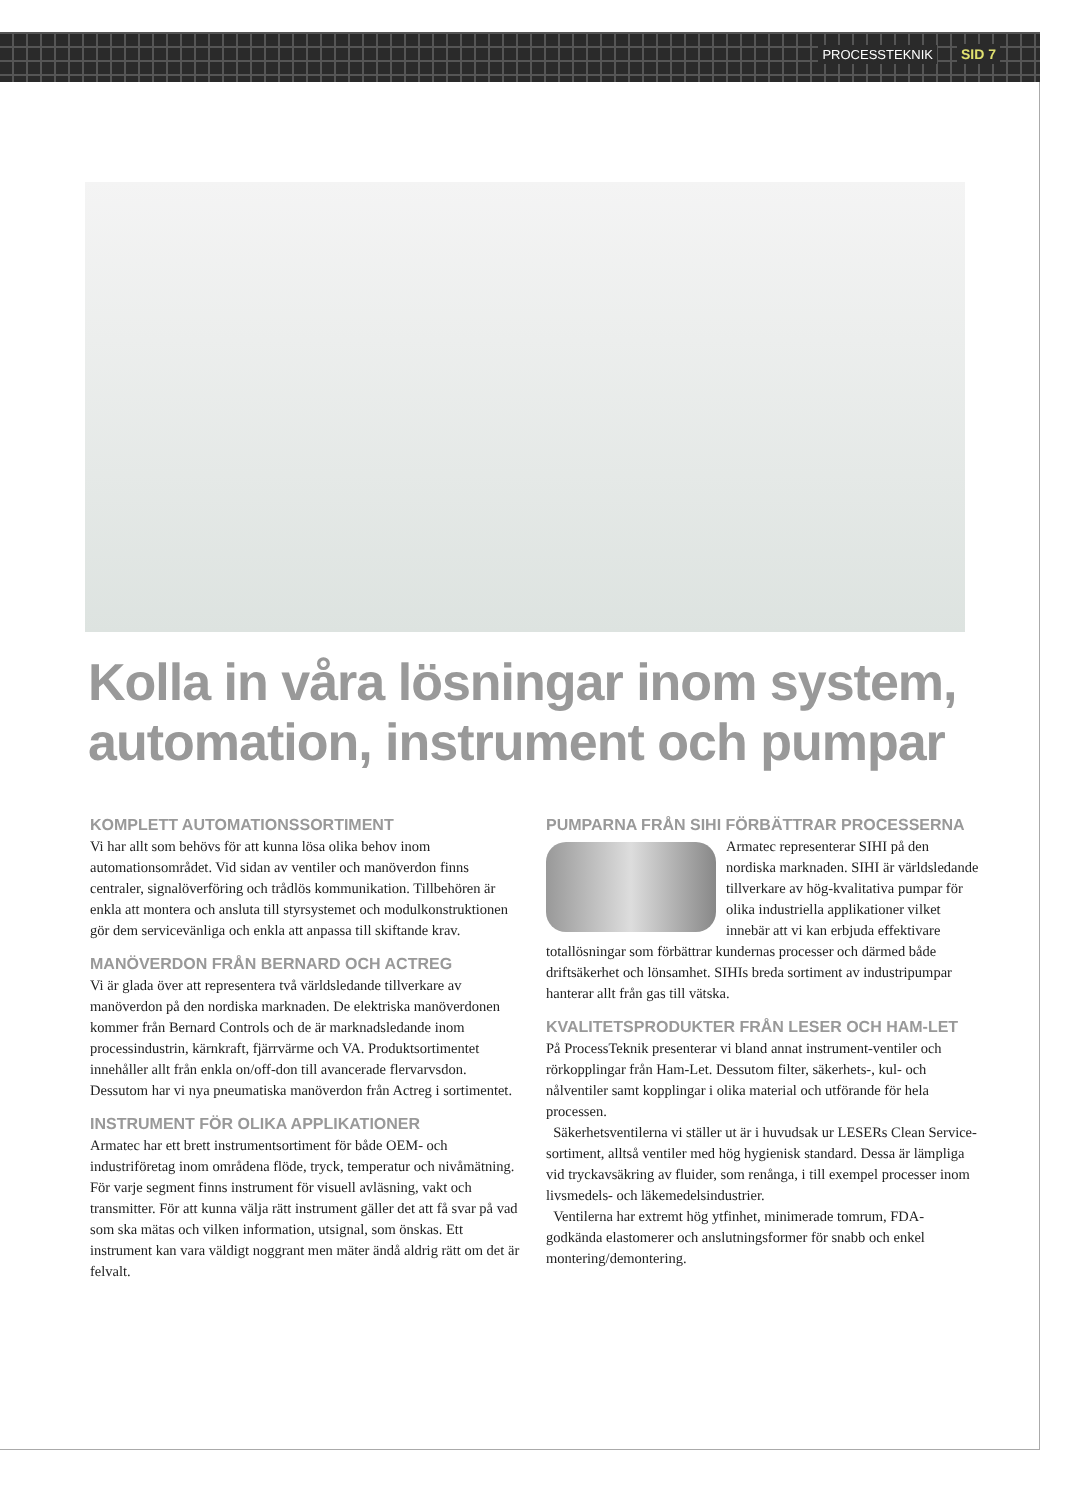PROCESSTEKNIK SID 7
Kolla in våra lösningar inom system, automation, instrument och pumpar
KOMPLETT AUTOMATIONSSORTIMENT
Vi har allt som behövs för att kunna lösa olika behov inom automationsområdet. Vid sidan av ventiler och manöverdon finns centraler, signalöverföring och trådlös kommunikation. Tillbehören är enkla att montera och ansluta till styrsystemet och modulkonstruktionen gör dem servicevänliga och enkla att anpassa till skiftande krav.
MANÖVERDON FRÅN BERNARD OCH ACTREG
Vi är glada över att representera två världsledande tillverkare av manöverdon på den nordiska marknaden. De elektriska manöverdonen kommer från Bernard Controls och de är marknadsledande inom processindustrin, kärnkraft, fjärrvärme och VA. Produktsortimentet innehåller allt från enkla on/off-don till avancerade flervarvsdon. Dessutom har vi nya pneumatiska manöverdon från Actreg i sortimentet.
INSTRUMENT FÖR OLIKA APPLIKATIONER
Armatec har ett brett instrumentsortiment för både OEM- och industriföretag inom områdena flöde, tryck, temperatur och nivåmätning. För varje segment finns instrument för visuell avläsning, vakt och transmitter. För att kunna välja rätt instrument gäller det att få svar på vad som ska mätas och vilken information, utsignal, som önskas. Ett instrument kan vara väldigt noggrant men mäter ändå aldrig rätt om det är felvalt.
PUMPARNA FRÅN SIHI FÖRBÄTTRAR PROCESSERNA
Armatec representerar SIHI på den nordiska marknaden. SIHI är världsledande tillverkare av hög-kvalitativa pumpar för olika industriella applikationer vilket innebär att vi kan erbjuda effektivare totallösningar som förbättrar kundernas processer och därmed både driftsäkerhet och lönsamhet. SIHIs breda sortiment av industripumpar hanterar allt från gas till vätska.
KVALITETSPRODUKTER FRÅN LESER OCH HAM-LET
På ProcessTeknik presenterar vi bland annat instrument-ventiler och rörkopplingar från Ham-Let. Dessutom filter, säkerhets-, kul- och nålventiler samt kopplingar i olika material och utförande för hela processen.
Säkerhetsventilerna vi ställer ut är i huvudsak ur LESERs Clean Service-sortiment, alltså ventiler med hög hygienisk standard. Dessa är lämpliga vid tryckavsäkring av fluider, som renånga, i till exempel processer inom livsmedels- och läkemedelsindustrier.
Ventilerna har extremt hög ytfinhet, minimerade tomrum, FDA-godkända elastomerer och anslutningsformer för snabb och enkel montering/demontering.